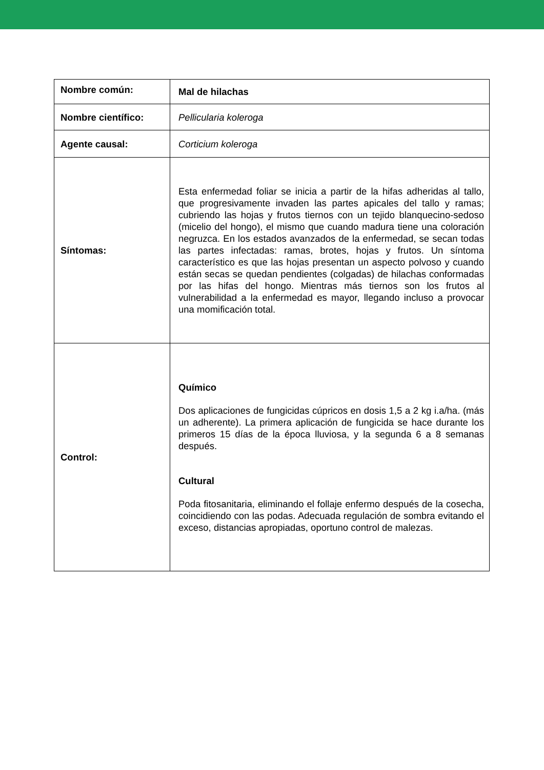| Nombre común: | Mal de hilachas |
| Nombre científico: | Pellicularia koleroga |
| Agente causal: | Corticium koleroga |
| Síntomas: | Esta enfermedad foliar se inicia a partir de la hifas adheridas al tallo, que progresivamente invaden las partes apicales del tallo y ramas; cubriendo las hojas y frutos tiernos con un tejido blanquecino-sedoso (micelio del hongo), el mismo que cuando madura tiene una coloración negruzca. En los estados avanzados de la enfermedad, se secan todas las partes infectadas: ramas, brotes, hojas y frutos. Un síntoma característico es que las hojas presentan un aspecto polvoso y cuando están secas se quedan pendientes (colgadas) de hilachas conformadas por las hifas del hongo. Mientras más tiernos son los frutos al vulnerabilidad a la enfermedad es mayor, llegando incluso a provocar una momificación total. |
| Control: | Químico Dos aplicaciones de fungicidas cúpricos en dosis 1,5 a 2 kg i.a/ha. (más un adherente). La primera aplicación de fungicida se hace durante los primeros 15 días de la época lluviosa, y la segunda 6 a 8 semanas después. Cultural Poda fitosanitaria, eliminando el follaje enfermo después de la cosecha, coincidiendo con las podas. Adecuada regulación de sombra evitando el exceso, distancias apropiadas, oportuno control de malezas. |